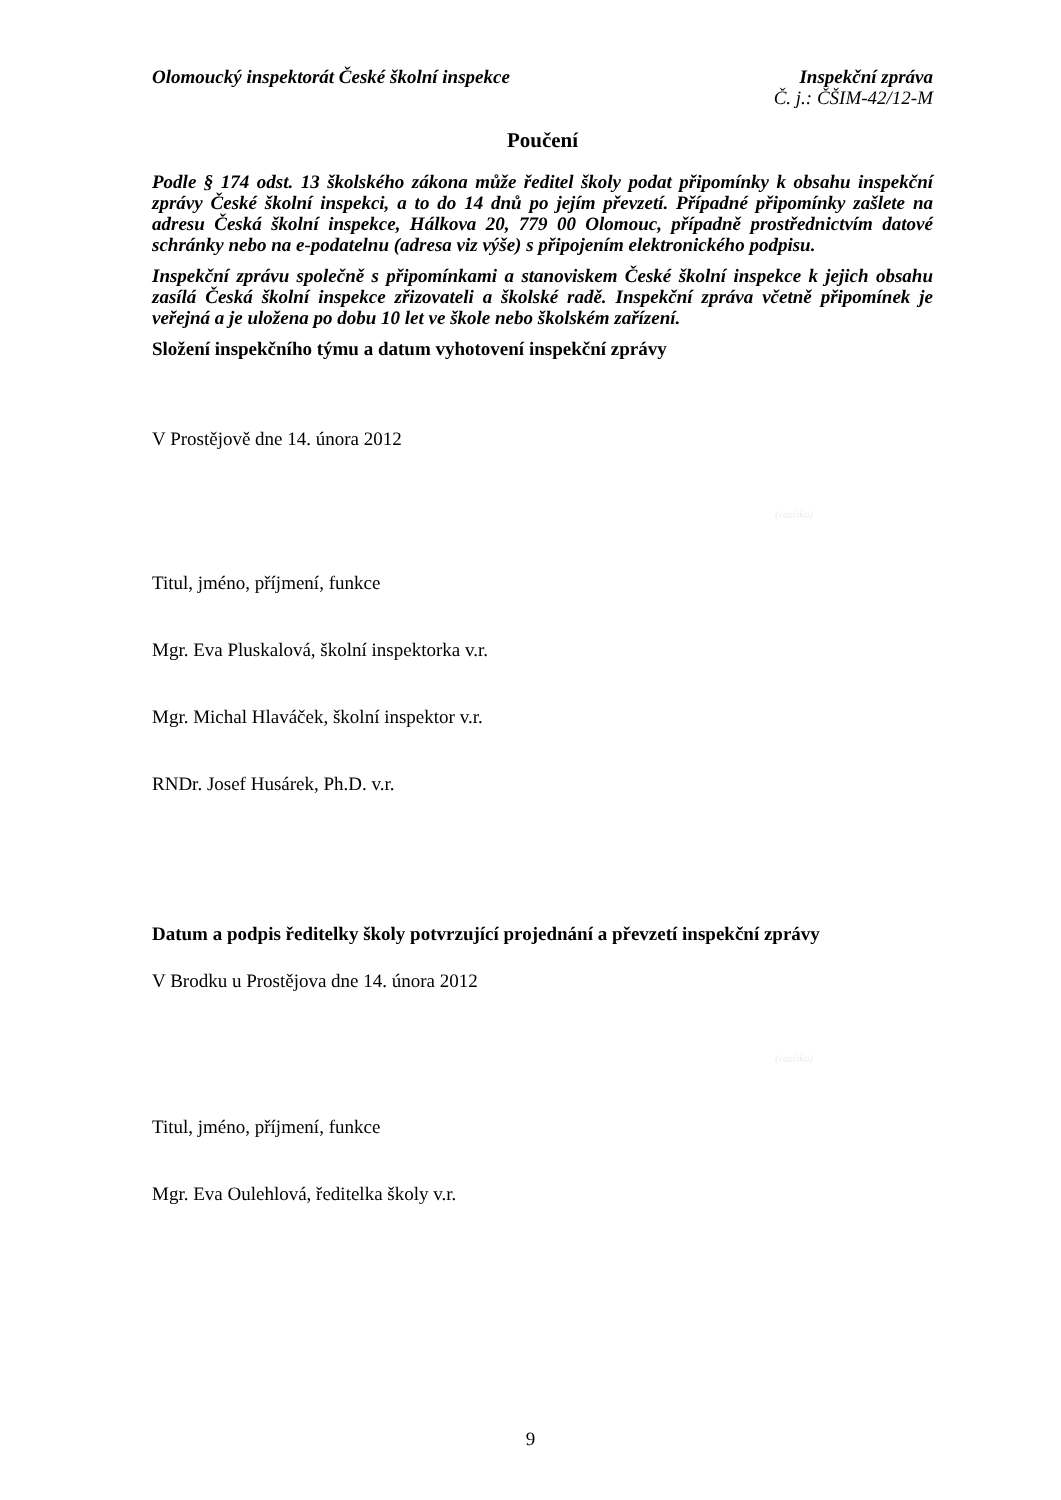Olomoucký inspektorát České školní inspekce
Inspekční zpráva
Č. j.: ČŠIM-42/12-M
Poučení
Podle § 174 odst. 13 školského zákona může ředitel školy podat připomínky k obsahu inspekční zprávy České školní inspekci, a to do 14 dnů po jejím převzetí. Případné připomínky zašlete na adresu Česká školní inspekce, Hálkova 20, 779 00 Olomouc, případně prostřednictvím datové schránky nebo na e-podatelnu (adresa viz výše) s připojením elektronického podpisu.
Inspekční zprávu společně s připomínkami a stanoviskem České školní inspekce k jejich obsahu zasílá Česká školní inspekce zřizovateli a školské radě. Inspekční zpráva včetně připomínek je veřejná a je uložena po dobu 10 let ve škole nebo školském zařízení.
Složení inspekčního týmu a datum vyhotovení inspekční zprávy
V Prostějově dne 14. února 2012
(razítko)
Titul, jméno, příjmení, funkce
Mgr. Eva Pluskalová, školní inspektorka v.r.
Mgr. Michal Hlaváček, školní inspektor v.r.
RNDr. Josef Husárek, Ph.D. v.r.
Datum a podpis ředitelky školy potvrzující projednání a převzetí inspekční zprávy
V Brodku u Prostějova dne 14. února 2012
(razítko)
Titul, jméno, příjmení, funkce
Mgr. Eva Oulehlová, ředitelka školy v.r.
9